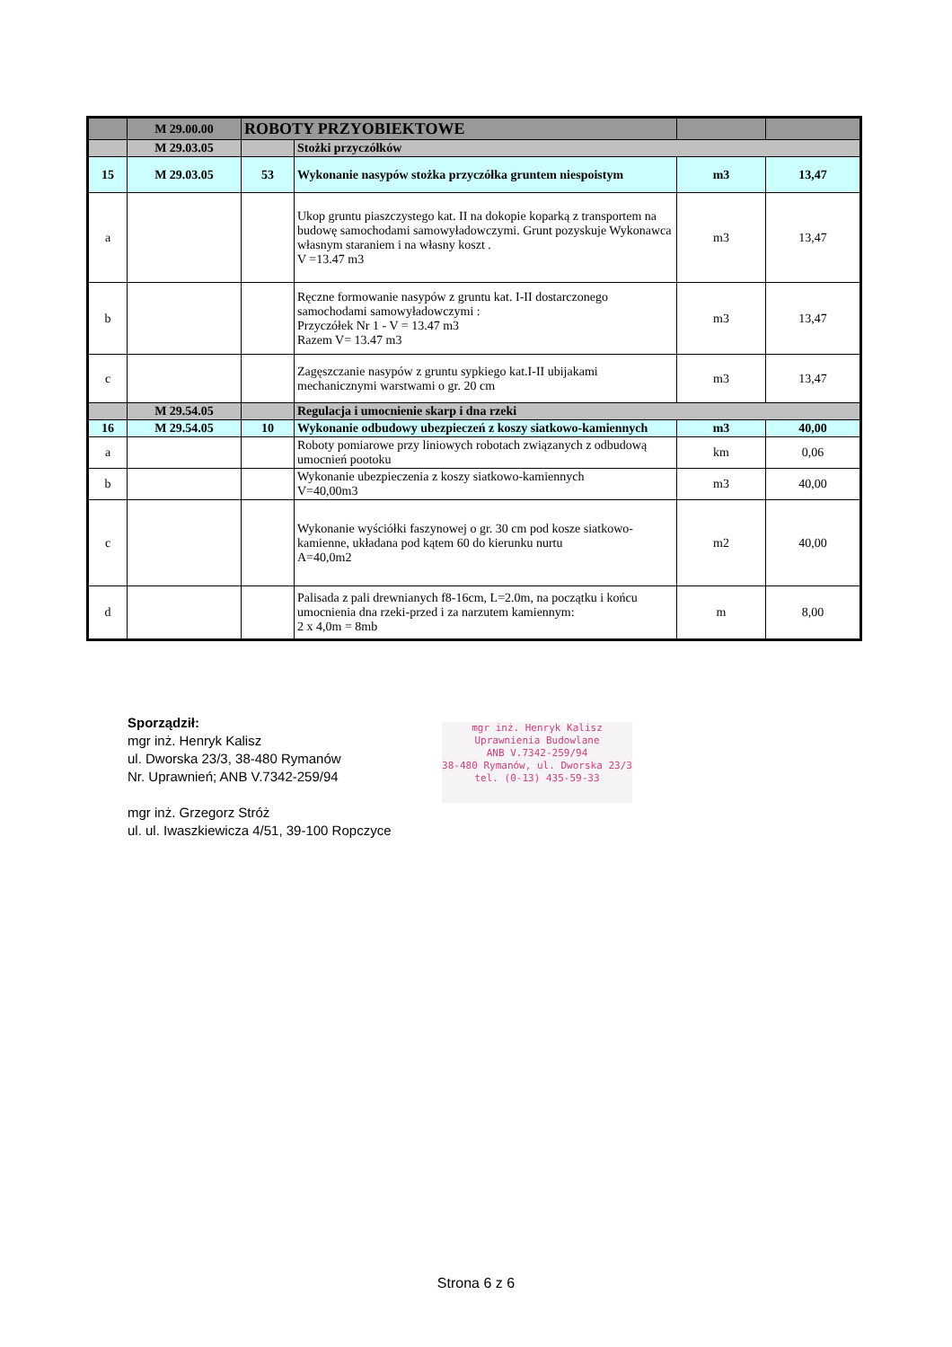| | M 29.00.00 | ROBOTY PRZYOBIEKTOWE | | | |
| | M 29.03.05 | | Stożki przyczółków | | |
| 15 | M 29.03.05 | 53 | Wykonanie nasypów stożka przyczółka gruntem niespoistym | m3 | 13,47 |
| a | | | Ukop gruntu piaszczystego kat. II na dokopie koparką z transportem na budowę samochodami samowyładowczymi. Grunt pozyskuje Wykonawca własnym staraniem i na własny koszt . V =13.47 m3 | m3 | 13,47 |
| b | | | Ręczne formowanie nasypów z gruntu kat. I-II dostarczonego samochodami samowyładowczymi : Przyczółek Nr 1 - V = 13.47 m3 Razem V= 13.47 m3 | m3 | 13,47 |
| c | | | Zagęszczanie nasypów z gruntu sypkiego kat.I-II ubijakami mechanicznymi warstwami o gr. 20 cm | m3 | 13,47 |
| | M 29.54.05 | | Regulacja i umocnienie skarp i dna rzeki | | |
| 16 | M 29.54.05 | 10 | Wykonanie odbudowy ubezpieczeń z koszy siatkowo-kamiennych | m3 | 40,00 |
| a | | | Roboty pomiarowe przy liniowych robotach związanych z odbudową umocnień pootoku | km | 0,06 |
| b | | | Wykonanie ubezpieczenia z koszy siatkowo-kamiennych V=40,00m3 | m3 | 40,00 |
| c | | | Wykonanie wyściółki faszynowej o gr. 30 cm pod kosze siatkowo-kamienne, układana pod kątem 60 do kierunku nurtu A=40,0m2 | m2 | 40,00 |
| d | | | Palisada z pali drewnianych f8-16cm, L=2.0m, na początku i końcu umocnienia dna rzeki-przed i za narzutem kamiennym: 2 x 4,0m = 8mb | m | 8,00 |
Sporządził:
mgr inż. Henryk Kalisz
ul. Dworska 23/3, 38-480 Rymanów
Nr. Uprawnień; ANB V.7342-259/94
mgr inż. Grzegorz Stróż
ul. ul. Iwaszkiewicza 4/51, 39-100 Ropczyce
mgr inż. Henryk Kalisz
Uprawnienia Budowlane
ANB V.7342-259/94
38-480 Rymanów, ul. Dworska 23/3
tel. (0-13) 435-59-33
Strona 6 z 6